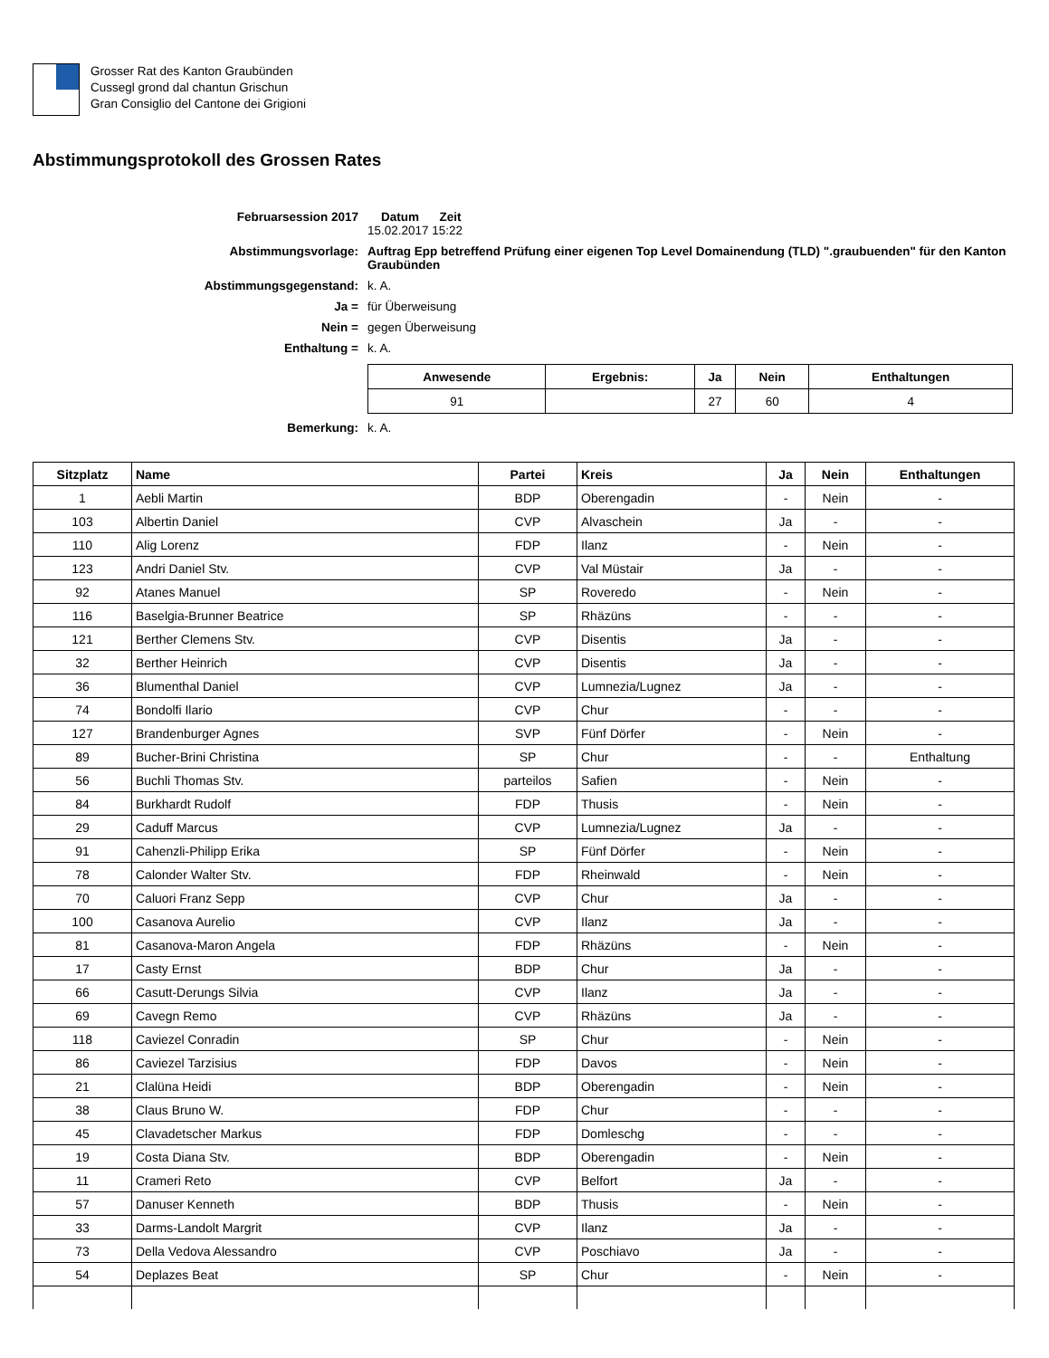Grosser Rat des Kanton Graubünden
Cussegl grond dal chantun Grischun
Gran Consiglio del Cantone dei Grigioni
Abstimmungsprotokoll des Grossen Rates
Februarsession 2017
Datum Zeit
15.02.2017 15:22
Abstimmungsvorlage:
Auftrag Epp betreffend Prüfung einer eigenen Top Level Domainendung (TLD) ".graubuenden" für den Kanton Graubünden
Abstimmungsgegenstand:
k. A.
Ja =
für Überweisung
Nein =
gegen Überweisung
Enthaltung =
k. A.
| Anwesende | Ergebnis: | Ja | Nein | Enthaltungen |
| --- | --- | --- | --- | --- |
| 91 | | 27 | 60 | 4 |
Bemerkung:
k. A.
| Sitzplatz | Name | Partei | Kreis | Ja | Nein | Enthaltungen |
| --- | --- | --- | --- | --- | --- | --- |
| 1 | Aebli Martin | BDP | Oberengadin | - | Nein | - |
| 103 | Albertin Daniel | CVP | Alvaschein | Ja | - | - |
| 110 | Alig Lorenz | FDP | Ilanz | - | Nein | - |
| 123 | Andri Daniel Stv. | CVP | Val Müstair | Ja | - | - |
| 92 | Atanes Manuel | SP | Roveredo | - | Nein | - |
| 116 | Baselgia-Brunner Beatrice | SP | Rhäzüns | - | - | - |
| 121 | Berther Clemens Stv. | CVP | Disentis | Ja | - | - |
| 32 | Berther Heinrich | CVP | Disentis | Ja | - | - |
| 36 | Blumenthal Daniel | CVP | Lumnezia/Lugnez | Ja | - | - |
| 74 | Bondolfi Ilario | CVP | Chur | - | - | - |
| 127 | Brandenburger Agnes | SVP | Fünf Dörfer | - | Nein | - |
| 89 | Bucher-Brini Christina | SP | Chur | - | - | Enthaltung |
| 56 | Buchli Thomas Stv. | parteilos | Safien | - | Nein | - |
| 84 | Burkhardt Rudolf | FDP | Thusis | - | Nein | - |
| 29 | Caduff Marcus | CVP | Lumnezia/Lugnez | Ja | - | - |
| 91 | Cahenzli-Philipp Erika | SP | Fünf Dörfer | - | Nein | - |
| 78 | Calonder Walter Stv. | FDP | Rheinwald | - | Nein | - |
| 70 | Caluori Franz Sepp | CVP | Chur | Ja | - | - |
| 100 | Casanova Aurelio | CVP | Ilanz | Ja | - | - |
| 81 | Casanova-Maron Angela | FDP | Rhäzüns | - | Nein | - |
| 17 | Casty Ernst | BDP | Chur | Ja | - | - |
| 66 | Casutt-Derungs Silvia | CVP | Ilanz | Ja | - | - |
| 69 | Cavegn Remo | CVP | Rhäzüns | Ja | - | - |
| 118 | Caviezel Conradin | SP | Chur | - | Nein | - |
| 86 | Caviezel Tarzisius | FDP | Davos | - | Nein | - |
| 21 | Clalüna Heidi | BDP | Oberengadin | - | Nein | - |
| 38 | Claus Bruno W. | FDP | Chur | - | - | - |
| 45 | Clavadetscher Markus | FDP | Domleschg | - | - | - |
| 19 | Costa Diana Stv. | BDP | Oberengadin | - | Nein | - |
| 11 | Crameri Reto | CVP | Belfort | Ja | - | - |
| 57 | Danuser Kenneth | BDP | Thusis | - | Nein | - |
| 33 | Darms-Landolt Margrit | CVP | Ilanz | Ja | - | - |
| 73 | Della Vedova Alessandro | CVP | Poschiavo | Ja | - | - |
| 54 | Deplazes Beat | SP | Chur | - | Nein | - |